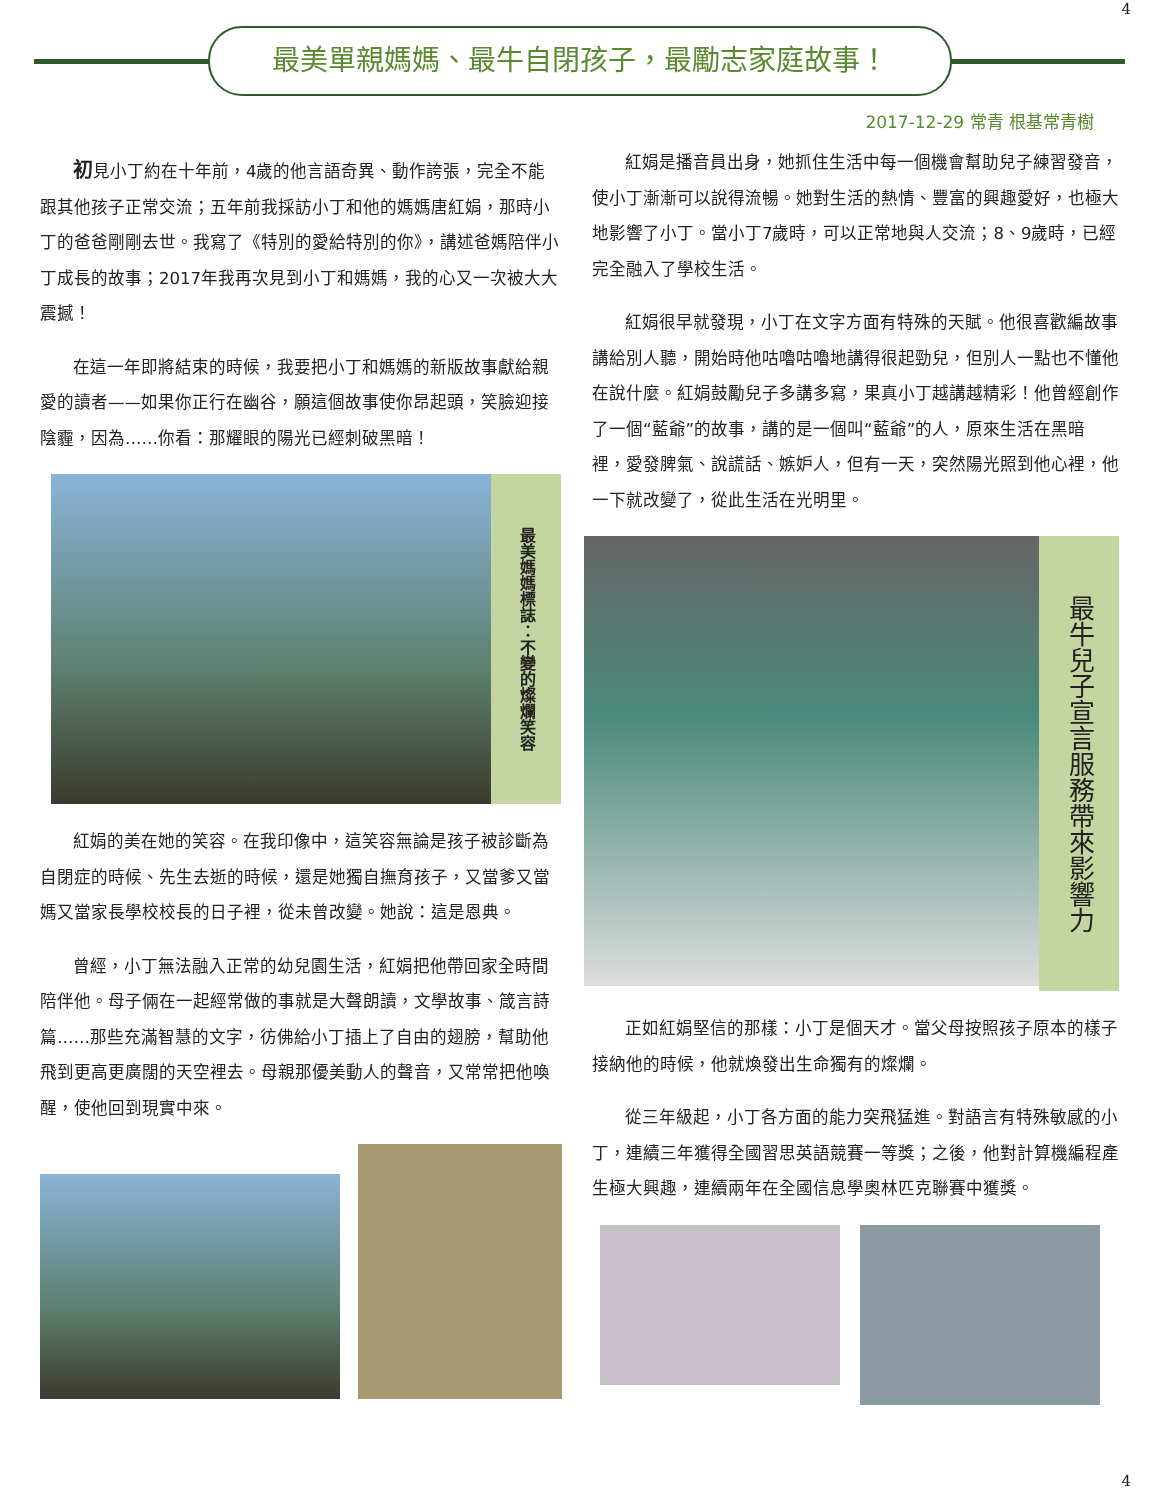4
最美單親媽媽、最牛自閉孩子，最勵志家庭故事！
2017-12-29 常青 根基常青樹
初見小丁約在十年前，4歲的他言語奇異、動作誇張，完全不能跟其他孩子正常交流；五年前我採訪小丁和他的媽媽唐紅娟，那時小丁的爸爸剛剛去世。我寫了《特別的愛給特別的你》，講述爸媽陪伴小丁成長的故事；2017年我再次見到小丁和媽媽，我的心又一次被大大震撼！
在這一年即將結束的時候，我要把小丁和媽媽的新版故事獻給親愛的讀者——如果你正行在幽谷，願這個故事使你昂起頭，笑臉迎接陰霾，因為……你看：那耀眼的陽光已經刺破黑暗！
最美媽媽標誌：不變的燦爛笑容
紅娟的美在她的笑容。在我印像中，這笑容無論是孩子被診斷為自閉症的時候、先生去逝的時候，還是她獨自撫育孩子，又當爹又當媽又當家長學校校長的日子裡，從未曾改變。她說：這是恩典。
曾經，小丁無法融入正常的幼兒園生活，紅娟把他帶回家全時間陪伴他。母子倆在一起經常做的事就是大聲朗讀，文學故事、箴言詩篇……那些充滿智慧的文字，彷佛給小丁插上了自由的翅膀，幫助他飛到更高更廣闊的天空裡去。母親那優美動人的聲音，又常常把他喚醒，使他回到現實中來。
紅娟是播音員出身，她抓住生活中每一個機會幫助兒子練習發音，使小丁漸漸可以說得流暢。她對生活的熱情、豐富的興趣愛好，也極大地影響了小丁。當小丁7歲時，可以正常地與人交流；8、9歲時，已經完全融入了學校生活。
紅娟很早就發現，小丁在文字方面有特殊的天賦。他很喜歡編故事講給別人聽，開始時他咕嚕咕嚕地講得很起勁兒，但別人一點也不懂他在說什麼。紅娟鼓勵兒子多講多寫，果真小丁越講越精彩！他曾經創作了一個“藍爺”的故事，講的是一個叫“藍爺”的人，原來生活在黑暗裡，愛發脾氣、說謊話、嫉妒人，但有一天，突然陽光照到他心裡，他一下就改變了，從此生活在光明里。
最牛兒子宣言服務帶來影響力
正如紅娟堅信的那樣：小丁是個天才。當父母按照孩子原本的樣子接納他的時候，他就煥發出生命獨有的燦爛。
從三年級起，小丁各方面的能力突飛猛進。對語言有特殊敏感的小丁，連續三年獲得全國習思英語競賽一等獎；之後，他對計算機編程產生極大興趣，連續兩年在全國信息學奧林匹克聯賽中獲獎。
4